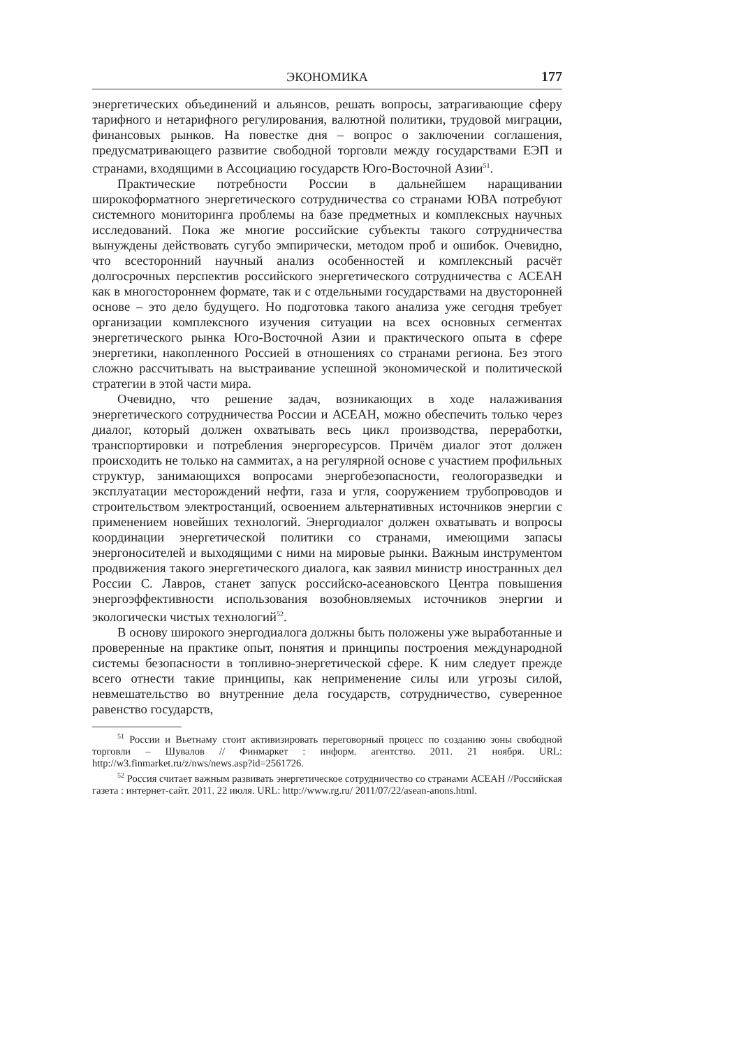ЭКОНОМИКА 177
энергетических объединений и альянсов, решать вопросы, затрагивающие сферу тарифного и нетарифного регулирования, валютной политики, трудовой миграции, финансовых рынков. На повестке дня – вопрос о заключении соглашения, предусматривающего развитие свободной торговли между государствами ЕЭП и странами, входящими в Ассоциацию государств Юго-Восточной Азии<sup>51</sup>.
Практические потребности России в дальнейшем наращивании широкоформатного энергетического сотрудничества со странами ЮВА потребуют системного мониторинга проблемы на базе предметных и комплексных научных исследований. Пока же многие российские субъекты такого сотрудничества вынуждены действовать сугубо эмпирически, методом проб и ошибок. Очевидно, что всесторонний научный анализ особенностей и комплексный расчёт долгосрочных перспектив российского энергетического сотрудничества с АСЕАН как в многостороннем формате, так и с отдельными государствами на двусторонней основе – это дело будущего. Но подготовка такого анализа уже сегодня требует организации комплексного изучения ситуации на всех основных сегментах энергетического рынка Юго-Восточной Азии и практического опыта в сфере энергетики, накопленного Россией в отношениях со странами региона. Без этого сложно рассчитывать на выстраивание успешной экономической и политической стратегии в этой части мира.
Очевидно, что решение задач, возникающих в ходе налаживания энергетического сотрудничества России и АСЕАН, можно обеспечить только через диалог, который должен охватывать весь цикл производства, переработки, транспортировки и потребления энергоресурсов. Причём диалог этот должен происходить не только на саммитах, а на регулярной основе с участием профильных структур, занимающихся вопросами энергобезопасности, геологоразведки и эксплуатации месторождений нефти, газа и угля, сооружением трубопроводов и строительством электростанций, освоением альтернативных источников энергии с применением новейших технологий. Энергодиалог должен охватывать и вопросы координации энергетической политики со странами, имеющими запасы энергоносителей и выходящими с ними на мировые рынки. Важным инструментом продвижения такого энергетического диалога, как заявил министр иностранных дел России С. Лавров, станет запуск российско-асеановского Центра повышения энергоэффективности использования возобновляемых источников энергии и экологически чистых технологий<sup>52</sup>.
В основу широкого энергодиалога должны быть положены уже выработанные и проверенные на практике опыт, понятия и принципы построения международной системы безопасности в топливно-энергетической сфере. К ним следует прежде всего отнести такие принципы, как неприменение силы или угрозы силой, невмешательство во внутренние дела государств, сотрудничество, суверенное равенство государств,
<sup>51</sup> России и Вьетнаму стоит активизировать переговорный процесс по созданию зоны свободной торговли – Шувалов // Финмаркет : информ. агентство. 2011. 21 ноября. URL: http://w3.finmarket.ru/z/nws/news.asp?id=2561726.
<sup>52</sup> Россия считает важным развивать энергетическое сотрудничество со странами АСЕАН //Российская газета : интернет-сайт. 2011. 22 июля. URL: http://www.rg.ru/ 2011/07/22/asean-anons.html.